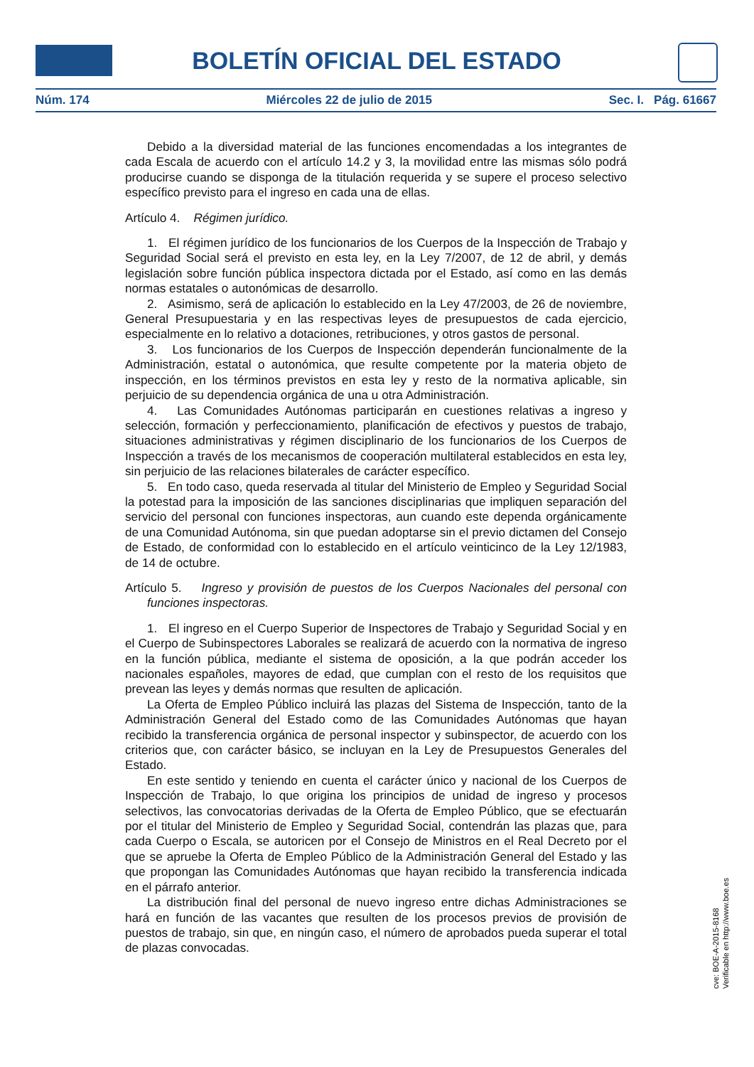BOLETÍN OFICIAL DEL ESTADO
Núm. 174 Miércoles 22 de julio de 2015 Sec. I. Pág. 61667
Debido a la diversidad material de las funciones encomendadas a los integrantes de cada Escala de acuerdo con el artículo 14.2 y 3, la movilidad entre las mismas sólo podrá producirse cuando se disponga de la titulación requerida y se supere el proceso selectivo específico previsto para el ingreso en cada una de ellas.
Artículo 4. Régimen jurídico.
1. El régimen jurídico de los funcionarios de los Cuerpos de la Inspección de Trabajo y Seguridad Social será el previsto en esta ley, en la Ley 7/2007, de 12 de abril, y demás legislación sobre función pública inspectora dictada por el Estado, así como en las demás normas estatales o autonómicas de desarrollo.
2. Asimismo, será de aplicación lo establecido en la Ley 47/2003, de 26 de noviembre, General Presupuestaria y en las respectivas leyes de presupuestos de cada ejercicio, especialmente en lo relativo a dotaciones, retribuciones, y otros gastos de personal.
3. Los funcionarios de los Cuerpos de Inspección dependerán funcionalmente de la Administración, estatal o autonómica, que resulte competente por la materia objeto de inspección, en los términos previstos en esta ley y resto de la normativa aplicable, sin perjuicio de su dependencia orgánica de una u otra Administración.
4. Las Comunidades Autónomas participarán en cuestiones relativas a ingreso y selección, formación y perfeccionamiento, planificación de efectivos y puestos de trabajo, situaciones administrativas y régimen disciplinario de los funcionarios de los Cuerpos de Inspección a través de los mecanismos de cooperación multilateral establecidos en esta ley, sin perjuicio de las relaciones bilaterales de carácter específico.
5. En todo caso, queda reservada al titular del Ministerio de Empleo y Seguridad Social la potestad para la imposición de las sanciones disciplinarias que impliquen separación del servicio del personal con funciones inspectoras, aun cuando este dependa orgánicamente de una Comunidad Autónoma, sin que puedan adoptarse sin el previo dictamen del Consejo de Estado, de conformidad con lo establecido en el artículo veinticinco de la Ley 12/1983, de 14 de octubre.
Artículo 5. Ingreso y provisión de puestos de los Cuerpos Nacionales del personal con funciones inspectoras.
1. El ingreso en el Cuerpo Superior de Inspectores de Trabajo y Seguridad Social y en el Cuerpo de Subinspectores Laborales se realizará de acuerdo con la normativa de ingreso en la función pública, mediante el sistema de oposición, a la que podrán acceder los nacionales españoles, mayores de edad, que cumplan con el resto de los requisitos que prevean las leyes y demás normas que resulten de aplicación.
La Oferta de Empleo Público incluirá las plazas del Sistema de Inspección, tanto de la Administración General del Estado como de las Comunidades Autónomas que hayan recibido la transferencia orgánica de personal inspector y subinspector, de acuerdo con los criterios que, con carácter básico, se incluyan en la Ley de Presupuestos Generales del Estado.
En este sentido y teniendo en cuenta el carácter único y nacional de los Cuerpos de Inspección de Trabajo, lo que origina los principios de unidad de ingreso y procesos selectivos, las convocatorias derivadas de la Oferta de Empleo Público, que se efectuarán por el titular del Ministerio de Empleo y Seguridad Social, contendrán las plazas que, para cada Cuerpo o Escala, se autoricen por el Consejo de Ministros en el Real Decreto por el que se apruebe la Oferta de Empleo Público de la Administración General del Estado y las que propongan las Comunidades Autónomas que hayan recibido la transferencia indicada en el párrafo anterior.
La distribución final del personal de nuevo ingreso entre dichas Administraciones se hará en función de las vacantes que resulten de los procesos previos de provisión de puestos de trabajo, sin que, en ningún caso, el número de aprobados pueda superar el total de plazas convocadas.
cve: BOE-A-2015-8168
Verificable en http://www.boe.es